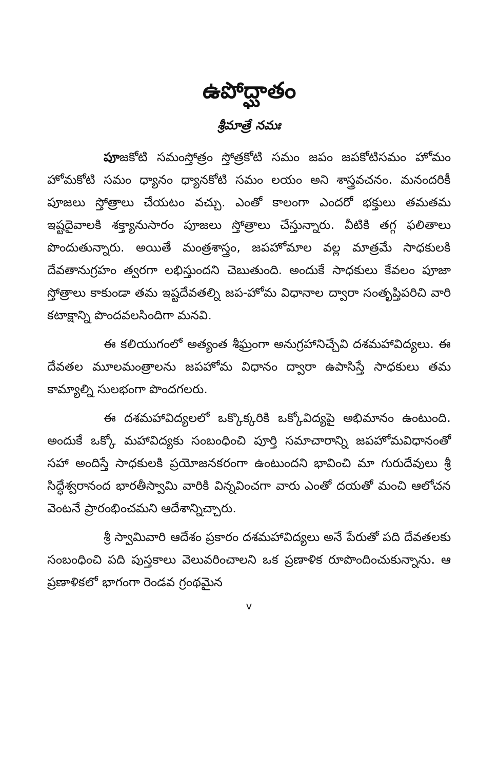ఉపోద్ఘాతం
శ్రీమాత్రే నమః
పూజకోటి సమంస్తోత్రం స్తోత్రకోటి సమం జపం జపకోటిసమం హోమం హోమకోటి సమం ధ్యానం ధ్యానకోటి సమం లయం అని శాస్త్రవచనం. మనందరికీ పూజలు స్తోత్రాలు చేయటం వచ్చు. ఎంతో కాలంగా ఎందరో భక్తులు తమతమ ఇష్టదైవాలకి శక్త్యానుసారం పూజలు స్తోత్రాలు చేస్తున్నారు. వీటికి తగ్గ ఫలితాలు పొందుతున్నారు. అయితే మంత్రశాస్త్రం, జపహోమాల వల్ల మాత్రమే సాధకులకి దేవతానుగ్రహం త్వరగా లభిస్తుందని చెబుతుంది. అందుకే సాధకులు కేవలం పూజా స్తోత్రాలు కాకుండా తమ ఇష్టదేవతల్ని జప-హోమ విధానాల ద్వారా సంతృప్తిపరిచి వారి కటాక్షాన్ని పొందవలసిందిగా మనవి.
ఈ కలియుగంలో అత్యంత శీఘ్రంగా అనుగ్రహానిచ్చేవి దశమహావిద్యలు. ఈ దేవతల మూలమంత్రాలను జపహోమ విధానం ద్వారా ఉపాసిస్తే సాధకులు తమ కామ్యాల్ని సులభంగా పొందగలరు.
ఈ దశమహావిద్యలలో ఒక్కొక్కరికి ఒక్కోవిద్యపై అభిమానం ఉంటుంది. అందుకే ఒక్కో మహావిద్యకు సంబంధించి పూర్తి సమాచారాన్ని జపహోమవిధానంతో సహా అందిస్తే సాధకులకి ప్రయోజనకరంగా ఉంటుందని భావించి మా గురుదేవులు శ్రీ సిద్ధేశ్వరానంద భారతీస్వామి వారికి విన్నవించగా వారు ఎంతో దయతో మంచి ఆలోచన వెంటనే ప్రారంభించమని ఆదేశాన్నిచ్చారు.
శ్రీ స్వామివారి ఆదేశం ప్రకారం దశమహావిద్యలు అనే పేరుతో పది దేవతలకు సంబంధించి పది పుస్తకాలు వెలువరించాలని ఒక ప్రణాళిక రూపొందించుకున్నాను. ఆ ప్రణాళికలో భాగంగా రెండవ గ్రంథమైన
v